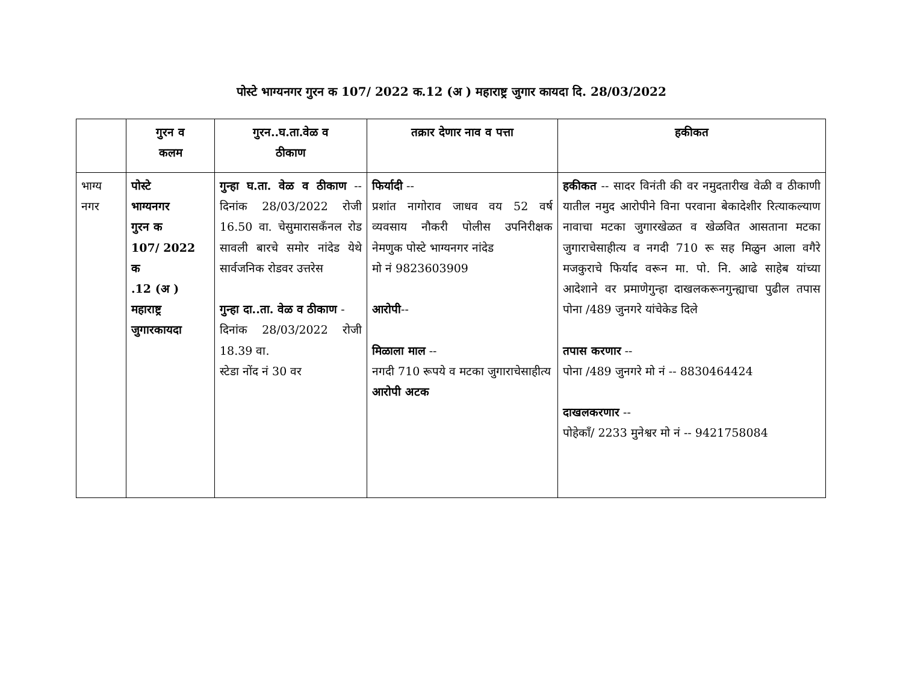पोस्टे भाग्यनगर गुरन क 107/ 2022 क.12 (अ ) महाराष्ट्र जुगार कायदा दि. 28/03/2022
| | गुरन व कलम | गुरन..घ.ता.वेळ व ठीकाण | तक्रार देणार नाव व पत्ता | हकीकत |
| --- | --- | --- | --- | --- |
| भाग्य नगर | पोस्टे भाग्यनगर गुरन क 107/ 2022 क .12 (अ ) महाराष्ट्र जुगारकायदा | गुन्हा घ.ता. वेळ व ठीकाण -- दिनांक 28/03/2022 रोजी 16.50 वा. चेसुमारासकँनल रोड सावली बारचे समोर नांदेड येथे सार्वजनिक रोडवर उत्तरेस गुन्हा दा..ता. वेळ व ठीकाण - दिनांक 28/03/2022 रोजी 18.39 वा. स्टेडा नोंद नं 30 वर | फिर्यादी -- प्रशांत नागोराव जाधव वय 52 वर्ष व्यवसाय नौकरी पोलीस उपनिरीक्षक नेमणुक पोस्टे भाग्यनगर नांदेड मो नं 9823603909 आरोपी -- मिळाला माल -- नगदी 710 रूपये व मटका जुगाराचेसाहीत्य आरोपी अटक | हकीकत -- सादर विनंती की वर नमुदतारीख वेळी व ठीकाणी यातील नमुद आरोपीने विना परवाना बेकादेशीर रित्याकल्याण नावाचा मटका जुगारखेळत व खेळवित आसताना मटका जुगाराचेसाहीत्य व नगदी 710 रू सह मिळुन आला वगैरे मजकुराचे फिर्याद वरून मा. पो. नि. आढे साहेब यांच्या आदेशाने वर प्रमाणेगुन्हा दाखलकरूनगुन्ह्याचा पुढील तपास पोना /489 जुनगरे यांचेकेड दिले तपास करणार -- पोना /489 जुनगरे मो नं -- 8830464424 दाखलकरणार -- पोहेकाँ/ 2233 मुनेश्वर मो नं -- 9421758084 |